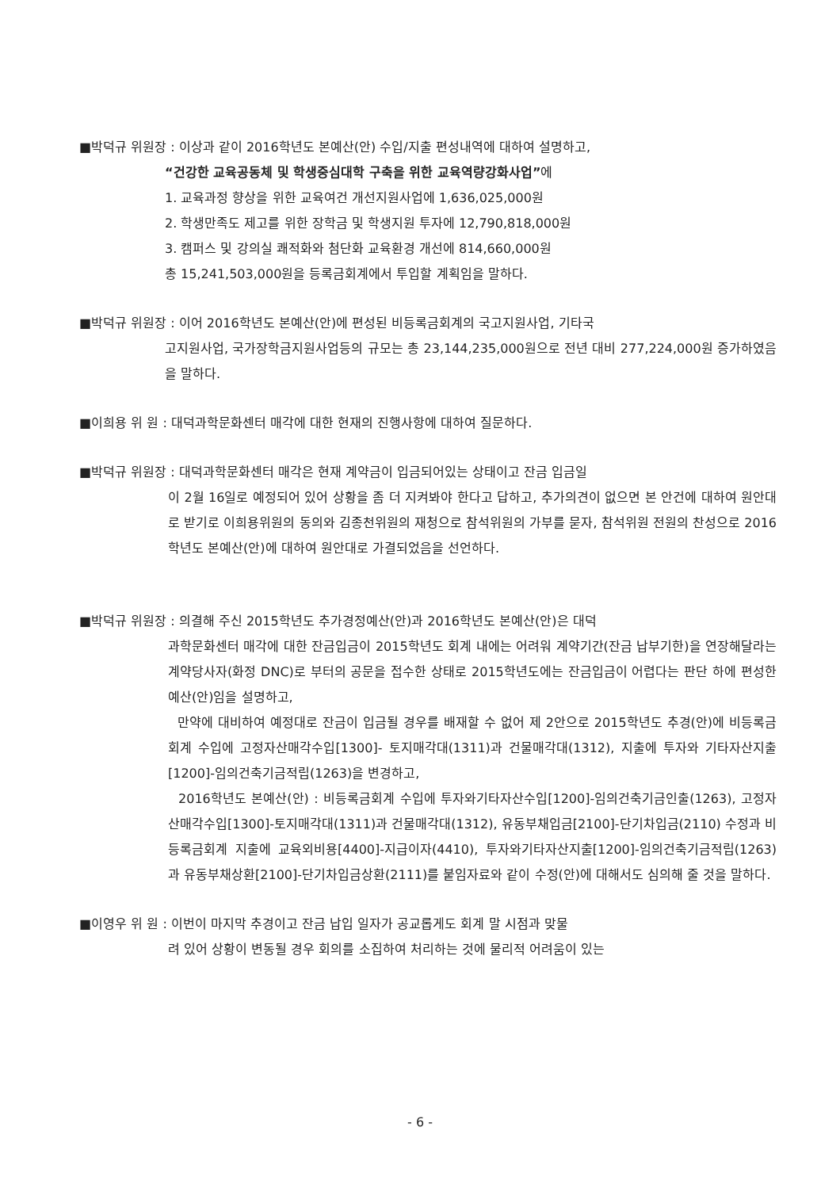■박덕규 위원장 : 이상과 같이 2016학년도 본예산(안) 수입/지출 편성내역에 대하여 설명하고,
“건강한 교육공동체 및 학생중심대학 구축을 위한 교육역량강화사업”에
1. 교육과정 향상을 위한 교육여건 개선지원사업에 1,636,025,000원
2. 학생만족도 제고를 위한 장학금 및 학생지원 투자에 12,790,818,000원
3. 캠퍼스 및 강의실 쾌적화와 첨단화 교육환경 개선에 814,660,000원
총 15,241,503,000원을 등록금회계에서 투입할 계획임을 말하다.
■박덕규 위원장 : 이어 2016학년도 본예산(안)에 편성된 비등록금회계의 국고지원사업, 기타국
고지원사업, 국가장학금지원사업등의 규모는 총 23,144,235,000원으로 전년 대비 277,224,000원 증가하였음을 말하다.
■이희용 위 원 : 대덕과학문화센터 매각에 대한 현재의 진행사항에 대하여 질문하다.
■박덕규 위원장 : 대덕과학문화센터 매각은 현재 계약금이 입금되어있는 상태이고 잔금 입금일
이 2월 16일로 예정되어 있어 상황을 좀 더 지켜봐야 한다고 답하고, 추가의견이 없으면 본 안건에 대하여 원안대로 받기로 이희용위원의 동의와 김종천위원의 재청으로 참석위원의 가부를 묻자, 참석위원 전원의 찬성으로 2016학년도 본예산(안)에 대하여 원안대로 가결되었음을 선언하다.
■박덕규 위원장 : 의결해 주신 2015학년도 추가경정예산(안)과 2016학년도 본예산(안)은 대덕
과학문화센터 매각에 대한 잔금입금이 2015학년도 회계 내에는 어려워 계약기간(잔금 납부기한)을 연장해달라는 계약당사자(화정 DNC)로 부터의 공문을 접수한 상태로 2015학년도에는 잔금입금이 어렵다는 판단 하에 편성한 예산(안)임을 설명하고,
만약에 대비하여 예정대로 잔금이 입금될 경우를 배재할 수 없어 제 2안으로 2015학년도 추경(안)에 비등록금회계 수입에 고정자산매각수입[1300]- 토지매각대(1311)과 건물매각대(1312), 지출에 투자와 기타자산지출[1200]-임의건축기금적립(1263)을 변경하고,
2016학년도 본예산(안) : 비등록금회계 수입에 투자와기타자산수입[1200]-임의건축기금인출(1263), 고정자산매각수입[1300]-토지매각대(1311)과 건물매각대(1312), 유동부채입금[2100]-단기차입금(2110) 수정과 비등록금회계 지출에 교육외비용[4400]-지급이자(4410), 투자와기타자산지출[1200]-임의건축기금적립(1263)과 유동부채상환[2100]-단기차입금상환(2111)를 붙임자료와 같이 수정(안)에 대해서도 심의해 줄 것을 말하다.
■이영우 위 원 : 이번이 마지막 추경이고 잔금 납입 일자가 공교롭게도 회계 말 시점과 맞물
려 있어 상황이 변동될 경우 회의를 소집하여 처리하는 것에 물리적 어려움이 있는
- 6 -